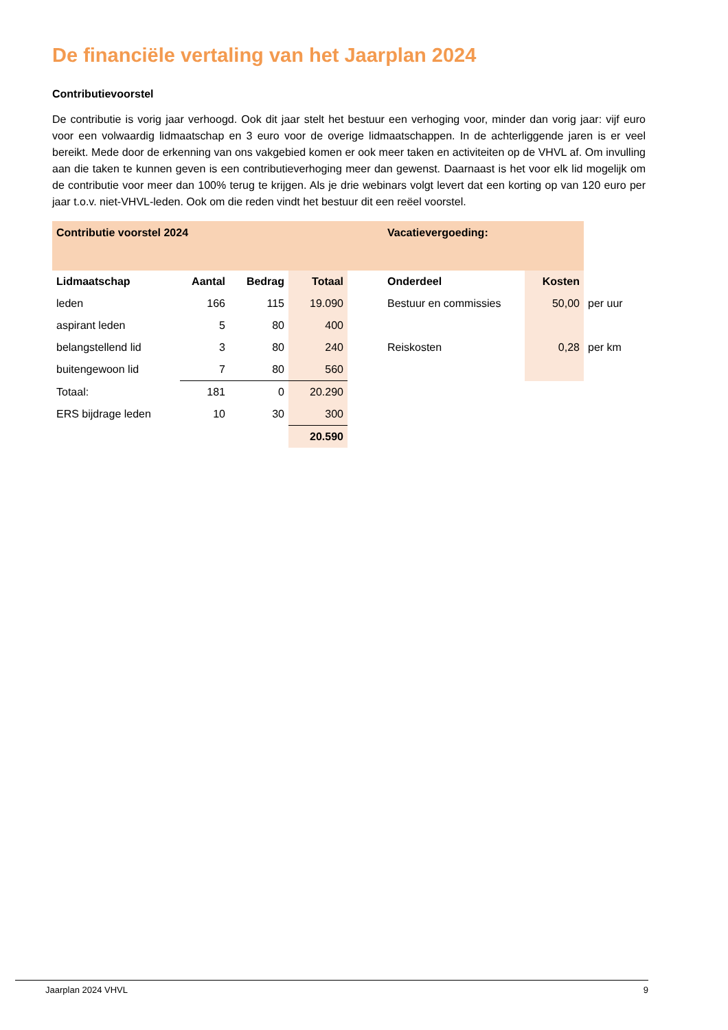De financiële vertaling van het Jaarplan 2024
Contributievoorstel
De contributie is vorig jaar verhoogd. Ook dit jaar stelt het bestuur een verhoging voor, minder dan vorig jaar: vijf euro voor een volwaardig lidmaatschap en 3 euro voor de overige lidmaatschappen. In de achterliggende jaren is er veel bereikt. Mede door de erkenning van ons vakgebied komen er ook meer taken en activiteiten op de VHVL af. Om invulling aan die taken te kunnen geven is een contributieverhoging meer dan gewenst. Daarnaast is het voor elk lid mogelijk om de contributie voor meer dan 100% terug te krijgen. Als je drie webinars volgt levert dat een korting op van 120 euro per jaar t.o.v. niet-VHVL-leden. Ook om die reden vindt het bestuur dit een reëel voorstel.
| Contributie voorstel 2024 | | | | | Vacatievergoeding: | | |
| Lidmaatschap | Aantal | Bedrag | Totaal | | Onderdeel | Kosten | |
| leden | 166 | 115 | 19.090 | | Bestuur en commissies | 50,00 | per uur |
| aspirant leden | 5 | 80 | 400 | | | | |
| belangstellend lid | 3 | 80 | 240 | | Reiskosten | 0,28 | per km |
| buitengewoon lid | 7 | 80 | 560 | | | | |
| Totaal: | 181 | 0 | 20.290 | | | | |
| ERS bijdrage leden | 10 | 30 | 300 | | | | |
| | | | 20.590 | | | | |
Jaarplan 2024 VHVL 9